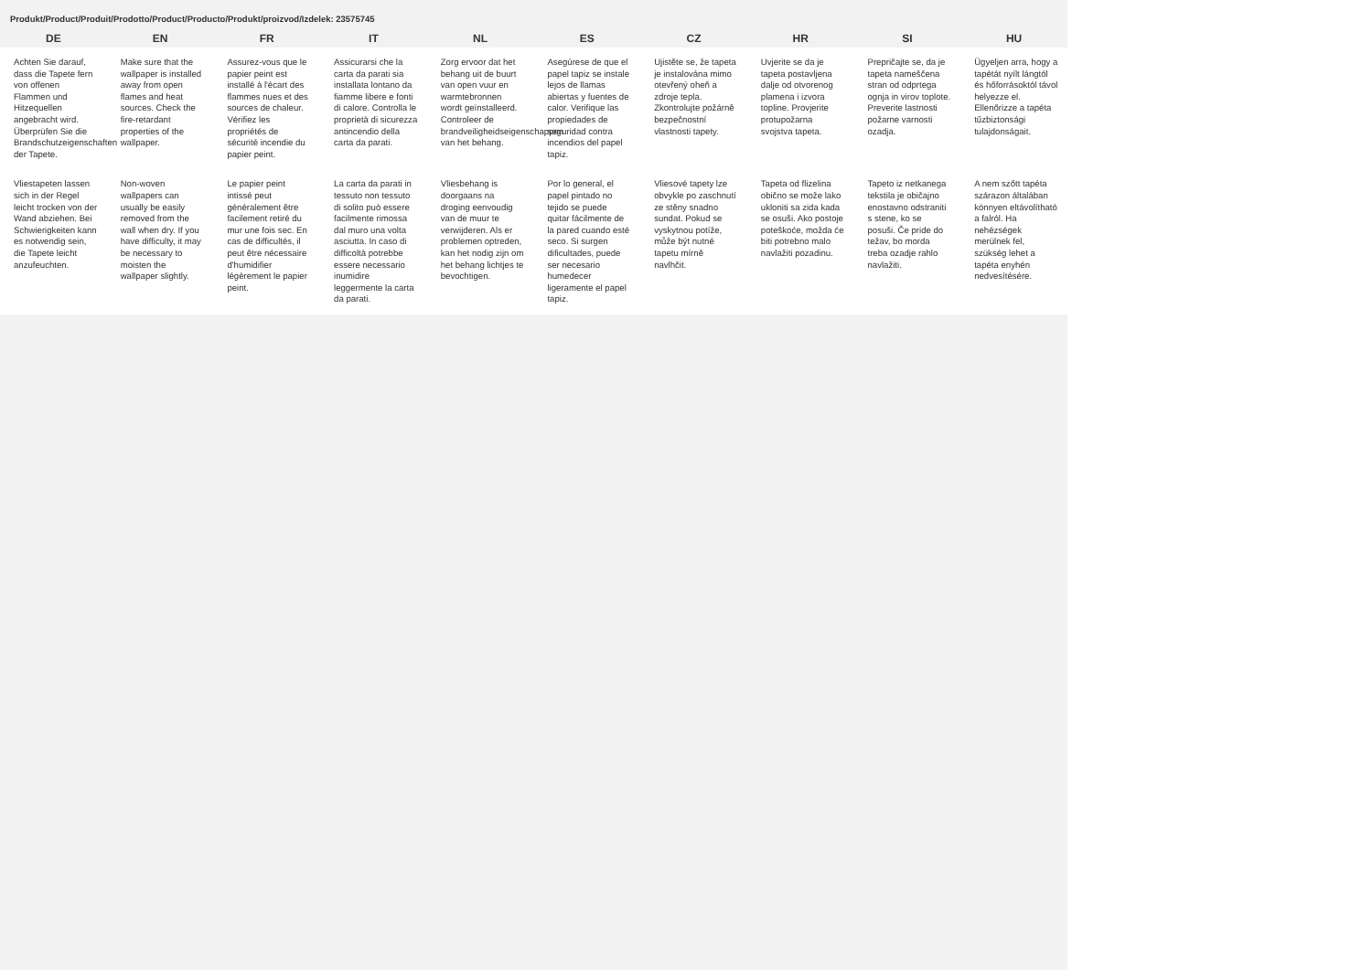Produkt/Product/Produit/Prodotto/Product/Producto/Produkt/proizvod/Izdelek: 23575745
| DE | EN | FR | IT | NL | ES | CZ | HR | SI | HU |
| --- | --- | --- | --- | --- | --- | --- | --- | --- | --- |
| Achten Sie darauf, dass die Tapete fern von offenen Flammen und Hitzequellen angebracht wird. Überprüfen Sie die Brandschutzeigenschaften der Tapete. | Make sure that the wallpaper is installed away from open flames and heat sources. Check the fire-retardant properties of the wallpaper. | Assurez-vous que le papier peint est installé à l'écart des flammes nues et des sources de chaleur. Vérifiez les propriétés de sécurité incendie du papier peint. | Assicurarsi che la carta da parati sia installata lontano da fiamme libere e fonti di calore. Controlla le proprietà di sicurezza antincendio della carta da parati. | Zorg ervoor dat het behang uit de buurt van open vuur en warmtebronnen wordt geïnstalleerd. Controleer de brandveiligheidseigenschappen van het behang. | Asegúrese de que el papel tapiz se instale lejos de llamas abiertas y fuentes de calor. Verifique las propiedades de seguridad contra incendios del papel tapiz. | Ujistěte se, že tapeta je instalována mimo otevřený oheň a zdroje tepla. Zkontrolujte požárně bezpečnostní vlastnosti tapety. | Uvjerite se da je tapeta postavljena dalje od otvorenog plamena i izvora topline. Provjerite protupožarna svojstva tapeta. | Prepričajte se, da je tapeta nameščena stran od odprtega ognja in virov toplote. Preverite lastnosti požarne varnosti ozadja. | Ügyeljen arra, hogy a tapétát nyílt lángtól és hőforrásoktól távol helyezze el. Ellenőrizze a tapéta tűzbiztonsági tulajdonságait. |
| Vliestapeten lassen sich in der Regel leicht trocken von der Wand abziehen. Bei Schwierigkeiten kann es notwendig sein, die Tapete leicht anzufeuchten. | Non-woven wallpapers can usually be easily removed from the wall when dry. If you have difficulty, it may be necessary to moisten the wallpaper slightly. | Le papier peint intissé peut généralement être facilement retiré du mur une fois sec. En cas de difficultés, il peut être nécessaire d'humidifier légèrement le papier peint. | La carta da parati in tessuto non tessuto di solito può essere facilmente rimossa dal muro una volta asciutta. In caso di difficoltà potrebbe essere necessario inumidire leggermente la carta da parati. | Vliesbehang is doorgaans na droging eenvoudig van de muur te verwijderen. Als er problemen optreden, kan het nodig zijn om het behang lichtjes te bevochtigen. | Por lo general, el papel pintado no tejido se puede quitar fácilmente de la pared cuando esté seco. Si surgen dificultades, puede ser necesario humedecer ligeramente el papel tapiz. | Vliesové tapety lze obvykle po zaschnutí ze stěny snadno sundat. Pokud se vyskytnou potíže, může být nutné tapetu mírně navlhčit. | Tapeta od flizelina obično se može lako ukloniti sa zida kada se osuši. Ako postoje poteškoće, možda će biti potrebno malo navlažiti pozadinu. | Tapeto iz netkanega tekstila je običajno enostavno odstraniti s stene, ko se posuši. Če pride do težav, bo morda treba ozadje rahlo navlažiti. | A nem szőtt tapéta szárazon általában könnyen eltávolítható a falról. Ha nehézségek merülnek fel, szükség lehet a tapéta enyhén nedvesítésére. |